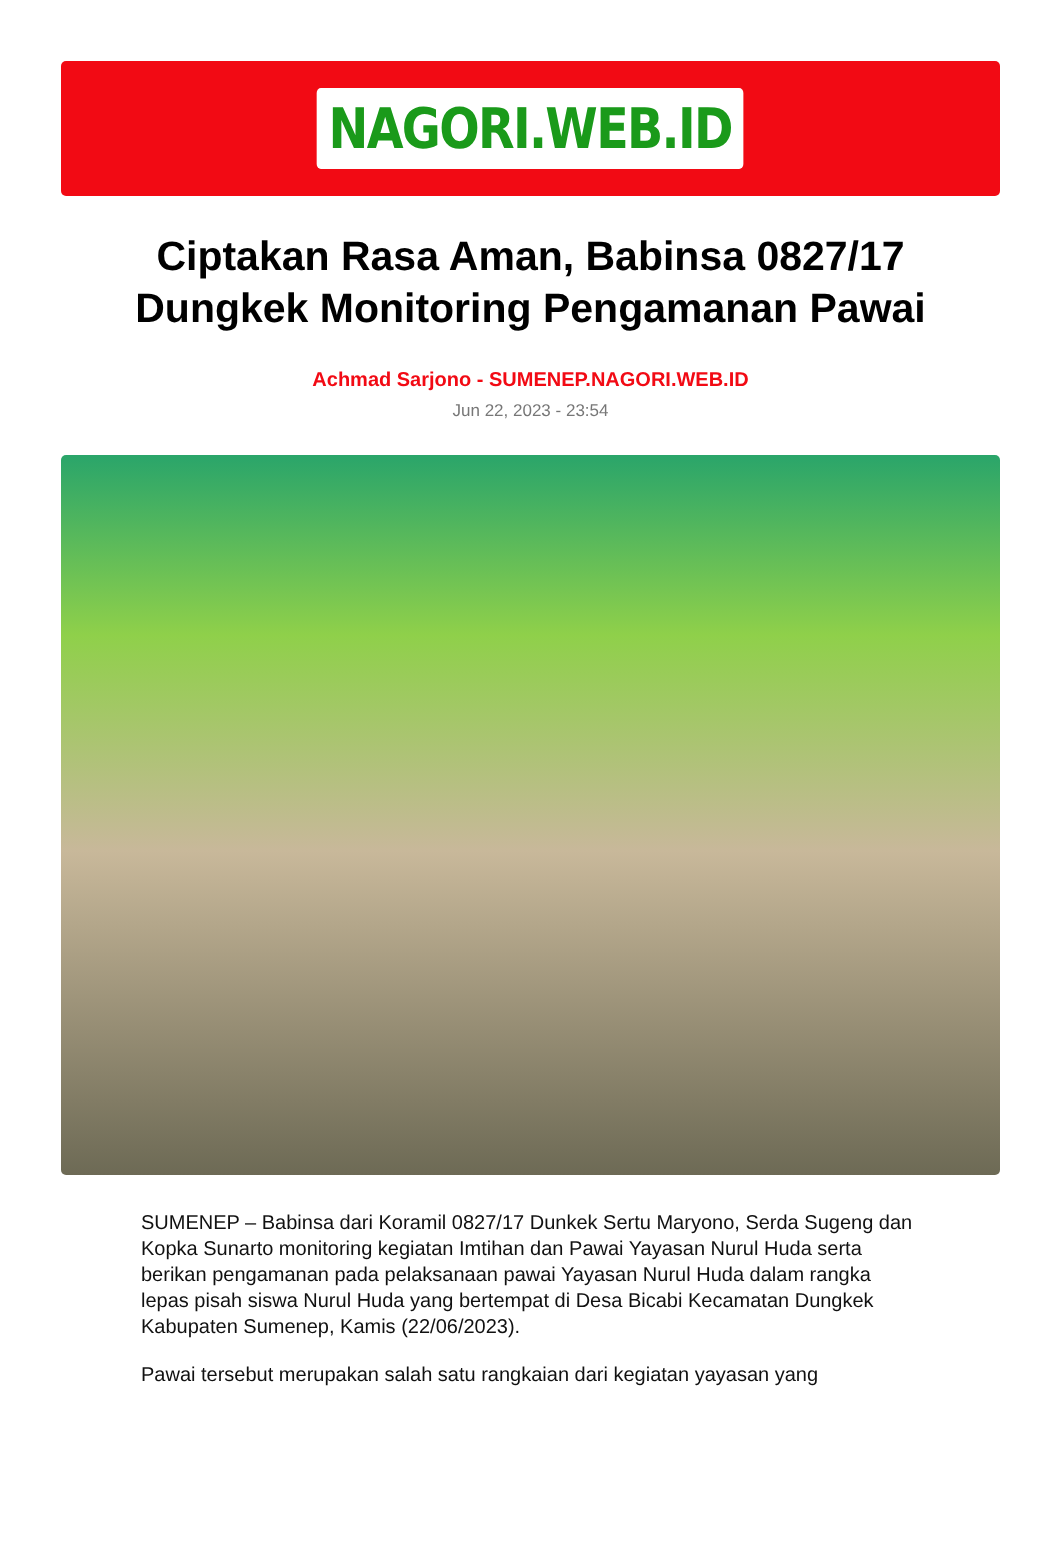NAGORI.WEB.ID
Ciptakan Rasa Aman, Babinsa 0827/17 Dungkek Monitoring Pengamanan Pawai
Achmad Sarjono - SUMENEP.NAGORI.WEB.ID
Jun 22, 2023 - 23:54
SUMENEP – Babinsa dari Koramil 0827/17 Dunkek Sertu Maryono, Serda Sugeng dan Kopka Sunarto monitoring kegiatan Imtihan dan Pawai Yayasan Nurul Huda serta berikan pengamanan pada pelaksanaan pawai Yayasan Nurul Huda dalam rangka lepas pisah siswa Nurul Huda yang bertempat di Desa Bicabi Kecamatan Dungkek Kabupaten Sumenep, Kamis (22/06/2023).
Pawai tersebut merupakan salah satu rangkaian dari kegiatan yayasan yang